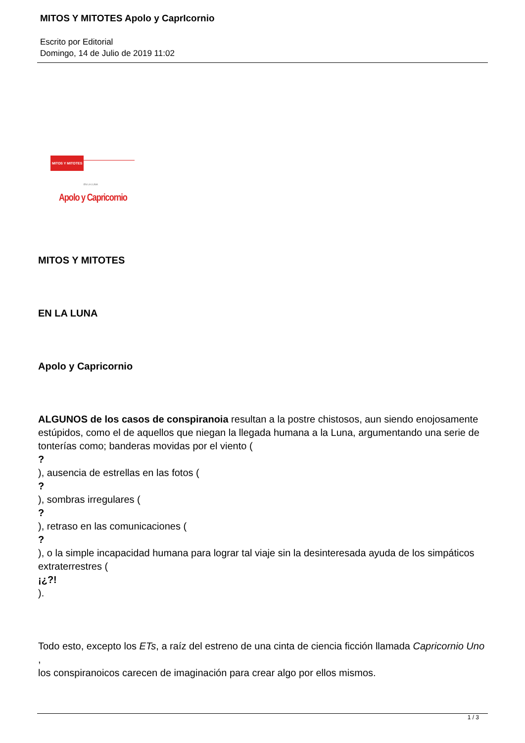MITOS Y MITOTES Apolo y CaprIcornio
Escrito por Editorial
Domingo, 14 de Julio de 2019 11:02
MITOS Y MITOTES
EN LA LUNA
Apolo y Capricornio
MITOS Y MITOTES
EN LA LUNA
Apolo y Capricornio
ALGUNOS de los casos de conspiranoia resultan a la postre chistosos, aun siendo enojosamente estúpidos, como el de aquellos que niegan la llegada humana a la Luna, argumentando una serie de tonterías como; banderas movidas por el viento (
?
), ausencia de estrellas en las fotos (
?
), sombras irregulares (
?
), retraso en las comunicaciones (
?
), o la simple incapacidad humana para lograr tal viaje sin la desinteresada ayuda de los simpáticos extraterrestres (
¡¿?!
).
Todo esto, excepto los ETs, a raíz del estreno de una cinta de ciencia ficción llamada Capricornio Uno ,
los conspiranoicos carecen de imaginación para crear algo por ellos mismos.
1 / 3